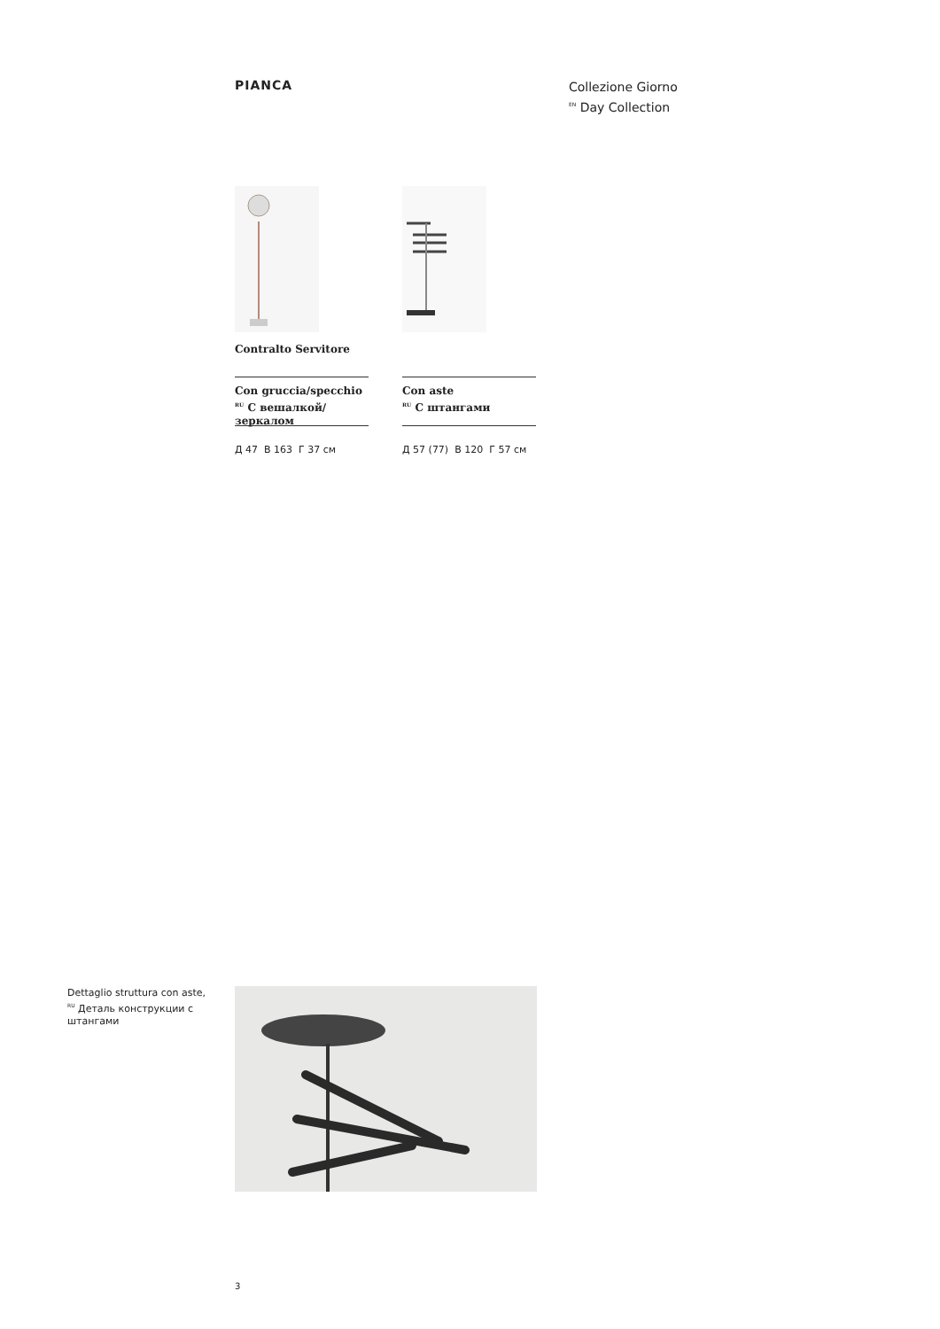PIANCA
Collezione Giorno
<sup>EN</sup> Day Collection
Contralto Servitore
Con gruccia/specchio
<sup>RU</sup> С вешалкой/ зеркалом
Д 47 В 163 Г 37 см
Con aste
<sup>RU</sup> С штангами
Д 57 (77) В 120 Г 57 см
Dettaglio struttura con aste, <sup>RU</sup> Деталь конструкции с штангами
3